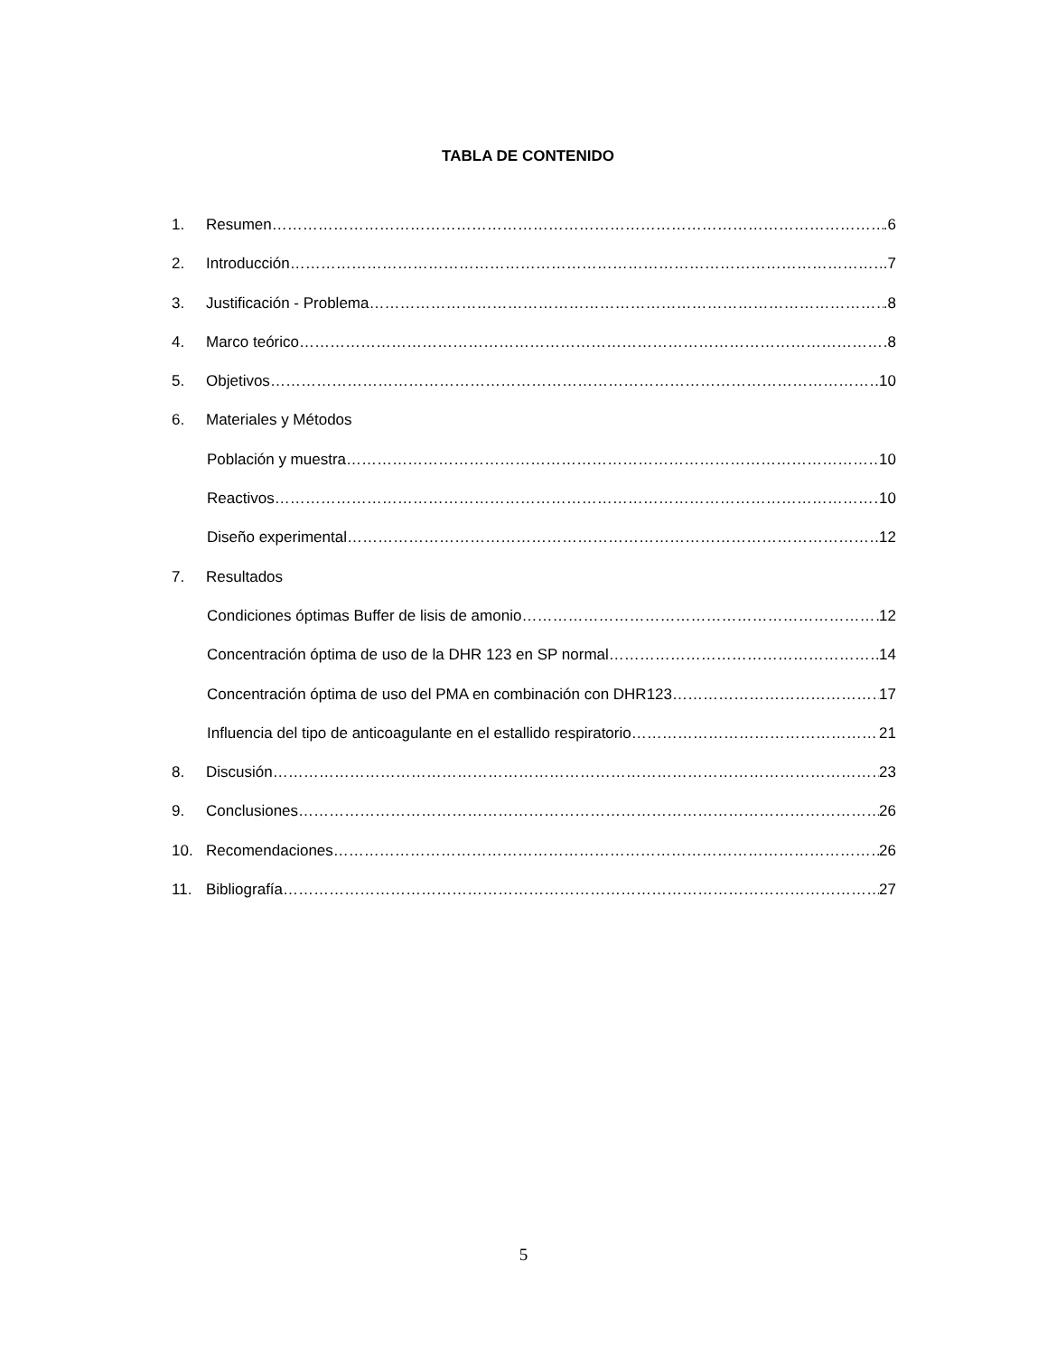TABLA DE CONTENIDO
1. Resumen .6
2. Introducción .7
3. Justificación - Problema .8
4. Marco teórico .8
5. Objetivos 10
6. Materiales y Métodos
Población y muestra 10
Reactivos 10
Diseño experimental 12
7. Resultados
Condiciones óptimas Buffer de lisis de amonio 12
Concentración óptima de uso de la DHR 123 en SP normal 14
Concentración óptima de uso del PMA en combinación con DHR123 17
Influencia del tipo de anticoagulante en el estallido respiratorio 21
8. Discusión 23
9. Conclusiones 26
10. Recomendaciones 26
11. Bibliografía 27
5